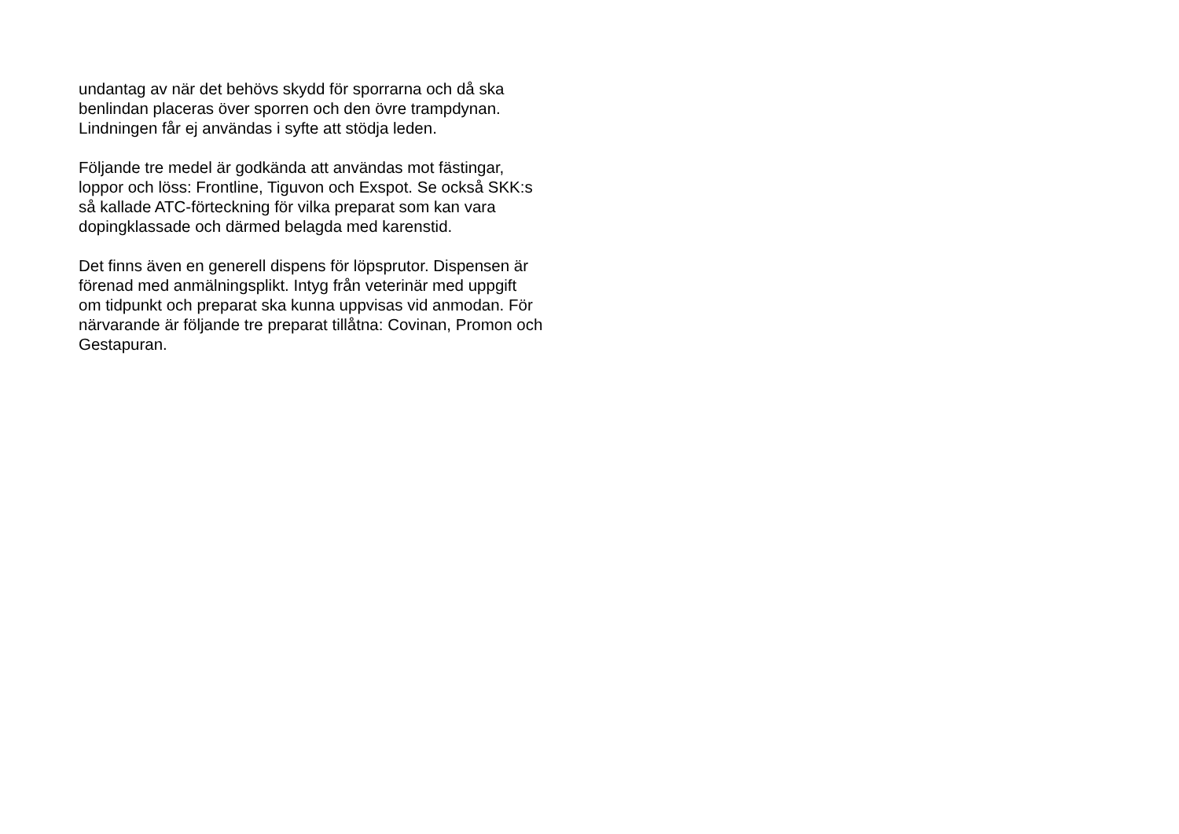undantag av när det behövs skydd för sporrarna och då ska
benlindan placeras över sporren och den övre trampdynan.
Lindningen får ej användas i syfte att stödja leden.
Följande tre medel är godkända att användas mot fästingar,
loppor och löss: Frontline, Tiguvon och Exspot. Se också SKK:s
så kallade ATC-förteckning för vilka preparat som kan vara
dopingklassade och därmed belagda med karenstid.
Det finns även en generell dispens för löpsprutor. Dispensen är
förenad med anmälningsplikt. Intyg från veterinär med uppgift
om tidpunkt och preparat ska kunna uppvisas vid anmodan. För
närvarande är följande tre preparat tillåtna: Covinan, Promon och
Gestapuran.